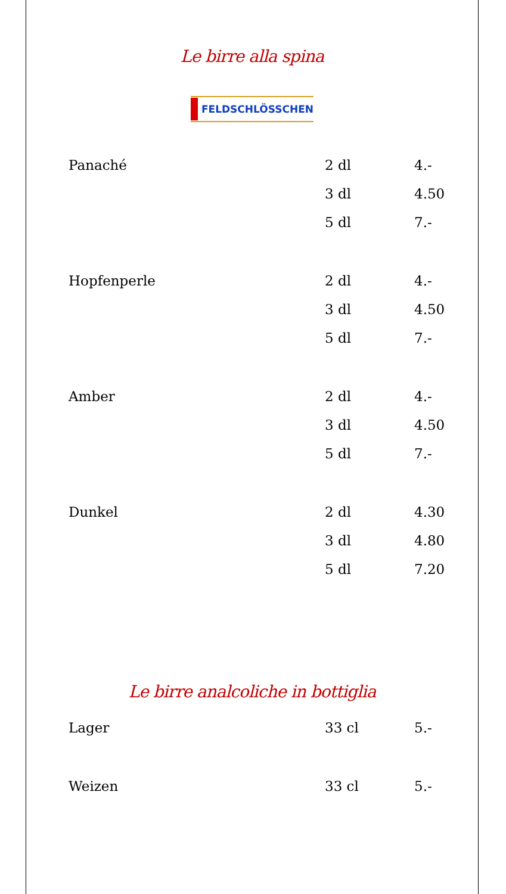Le birre alla spina
FELDSCHLÖSSCHEN
| Panaché | 2 dl | 4.- |
| | 3 dl | 4.50 |
| | 5 dl | 7.- |
| Hopfenperle | 2 dl | 4.- |
| | 3 dl | 4.50 |
| | 5 dl | 7.- |
| Amber | 2 dl | 4.- |
| | 3 dl | 4.50 |
| | 5 dl | 7.- |
| Dunkel | 2 dl | 4.30 |
| | 3 dl | 4.80 |
| | 5 dl | 7.20 |
Le birre analcoliche in bottiglia
| Lager | 33 cl | 5.- |
| Weizen | 33 cl | 5.- |